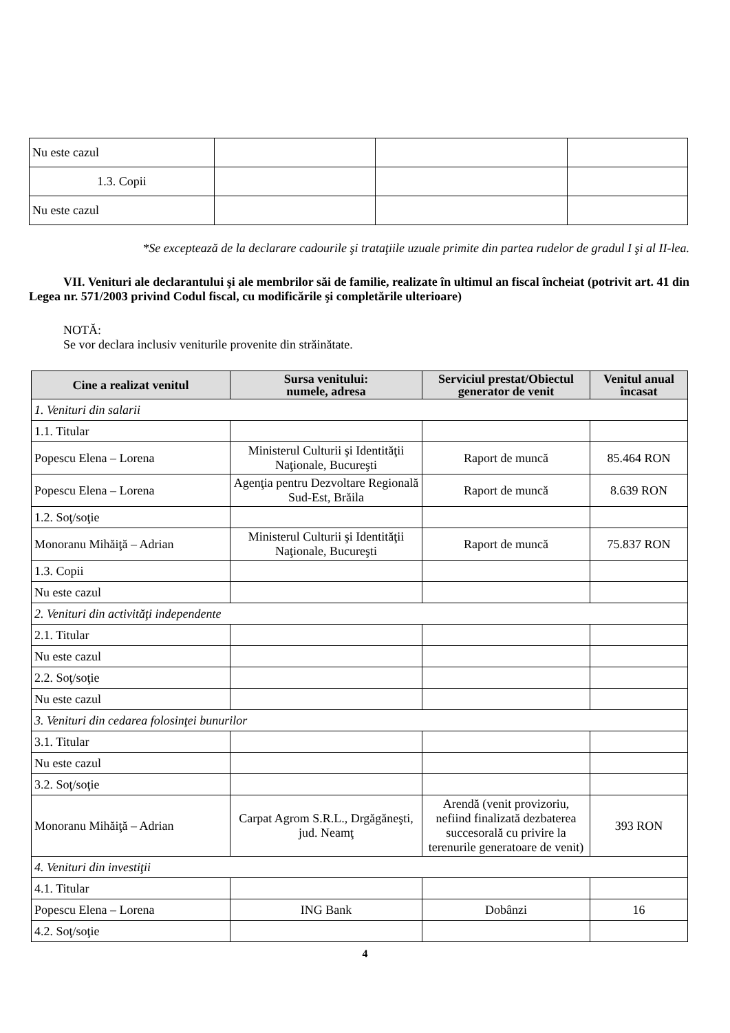| Nu este cazul | | | |
| 1.3. Copii | | | |
| Nu este cazul | | | |
*Se exceptează de la declarare cadourile şi trataţiile uzuale primite din partea rudelor de gradul I şi al II-lea.
VII. Venituri ale declarantului şi ale membrilor săi de familie, realizate în ultimul an fiscal încheiat (potrivit art. 41 din Legea nr. 571/2003 privind Codul fiscal, cu modificările şi completările ulterioare)
NOTĂ:
Se vor declara inclusiv veniturile provenite din străinătate.
| Cine a realizat venitul | Sursa venitului: numele, adresa | Serviciul prestat/Obiectul generator de venit | Venitul anual încasat |
| --- | --- | --- | --- |
| 1. Venituri din salarii | | | |
| 1.1. Titular | | | |
| Popescu Elena – Lorena | Ministerul Culturii şi Identităţii Naţionale, Bucureşti | Raport de muncă | 85.464 RON |
| Popescu Elena – Lorena | Agenţia pentru Dezvoltare Regională Sud-Est, Brăila | Raport de muncă | 8.639 RON |
| 1.2. Soţ/soţie | | | |
| Monoranu Mihăiţă – Adrian | Ministerul Culturii şi Identităţii Naţionale, Bucureşti | Raport de muncă | 75.837 RON |
| 1.3. Copii | | | |
| Nu este cazul | | | |
| 2. Venituri din activităţi independente | | | |
| 2.1. Titular | | | |
| Nu este cazul | | | |
| 2.2. Soţ/soţie | | | |
| Nu este cazul | | | |
| 3. Venituri din cedarea folosinţei bunurilor | | | |
| 3.1. Titular | | | |
| Nu este cazul | | | |
| 3.2. Soţ/soţie | | | |
| Monoranu Mihăiţă – Adrian | Carpat Agrom S.R.L., Drgăgăneşti, jud. Neamţ | Arendă (venit provizoriu, nefiind finalizată dezbaterea succesorală cu privire la terenurile generatoare de venit) | 393 RON |
| 4. Venituri din investiţii | | | |
| 4.1. Titular | | | |
| Popescu Elena – Lorena | ING Bank | Dobânzi | 16 |
| 4.2. Soţ/soţie | | | |
4